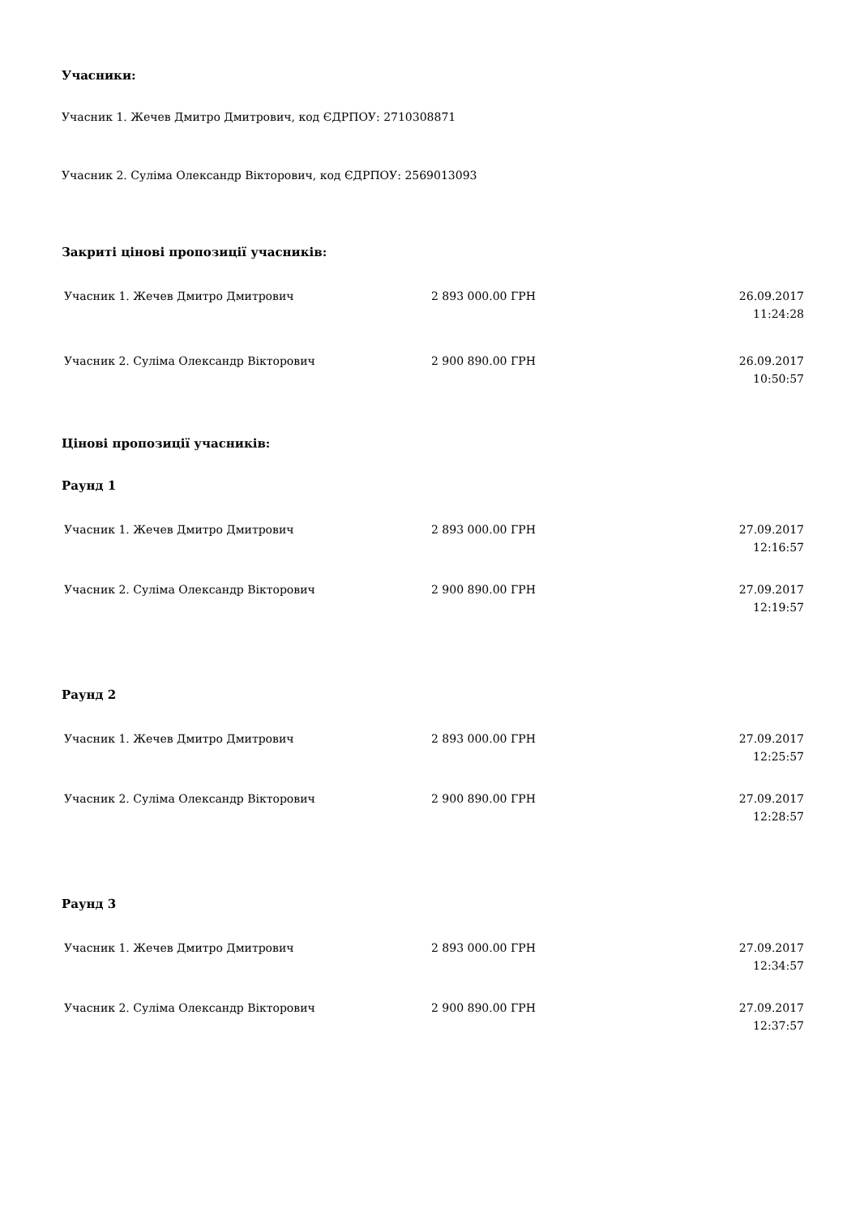Учасники:
Учасник 1. Жечев Дмитро Дмитрович, код ЄДРПОУ: 2710308871
Учасник 2. Суліма Олександр Вікторович, код ЄДРПОУ: 2569013093
Закриті цінові пропозиції учасників:
| Учасник 1. Жечев Дмитро Дмитрович | 2 893 000.00 ГРН | 26.09.2017 11:24:28 |
| Учасник 2. Суліма Олександр Вікторович | 2 900 890.00 ГРН | 26.09.2017 10:50:57 |
Цінові пропозиції учасників:
Раунд 1
| Учасник 1. Жечев Дмитро Дмитрович | 2 893 000.00 ГРН | 27.09.2017 12:16:57 |
| Учасник 2. Суліма Олександр Вікторович | 2 900 890.00 ГРН | 27.09.2017 12:19:57 |
Раунд 2
| Учасник 1. Жечев Дмитро Дмитрович | 2 893 000.00 ГРН | 27.09.2017 12:25:57 |
| Учасник 2. Суліма Олександр Вікторович | 2 900 890.00 ГРН | 27.09.2017 12:28:57 |
Раунд 3
| Учасник 1. Жечев Дмитро Дмитрович | 2 893 000.00 ГРН | 27.09.2017 12:34:57 |
| Учасник 2. Суліма Олександр Вікторович | 2 900 890.00 ГРН | 27.09.2017 12:37:57 |